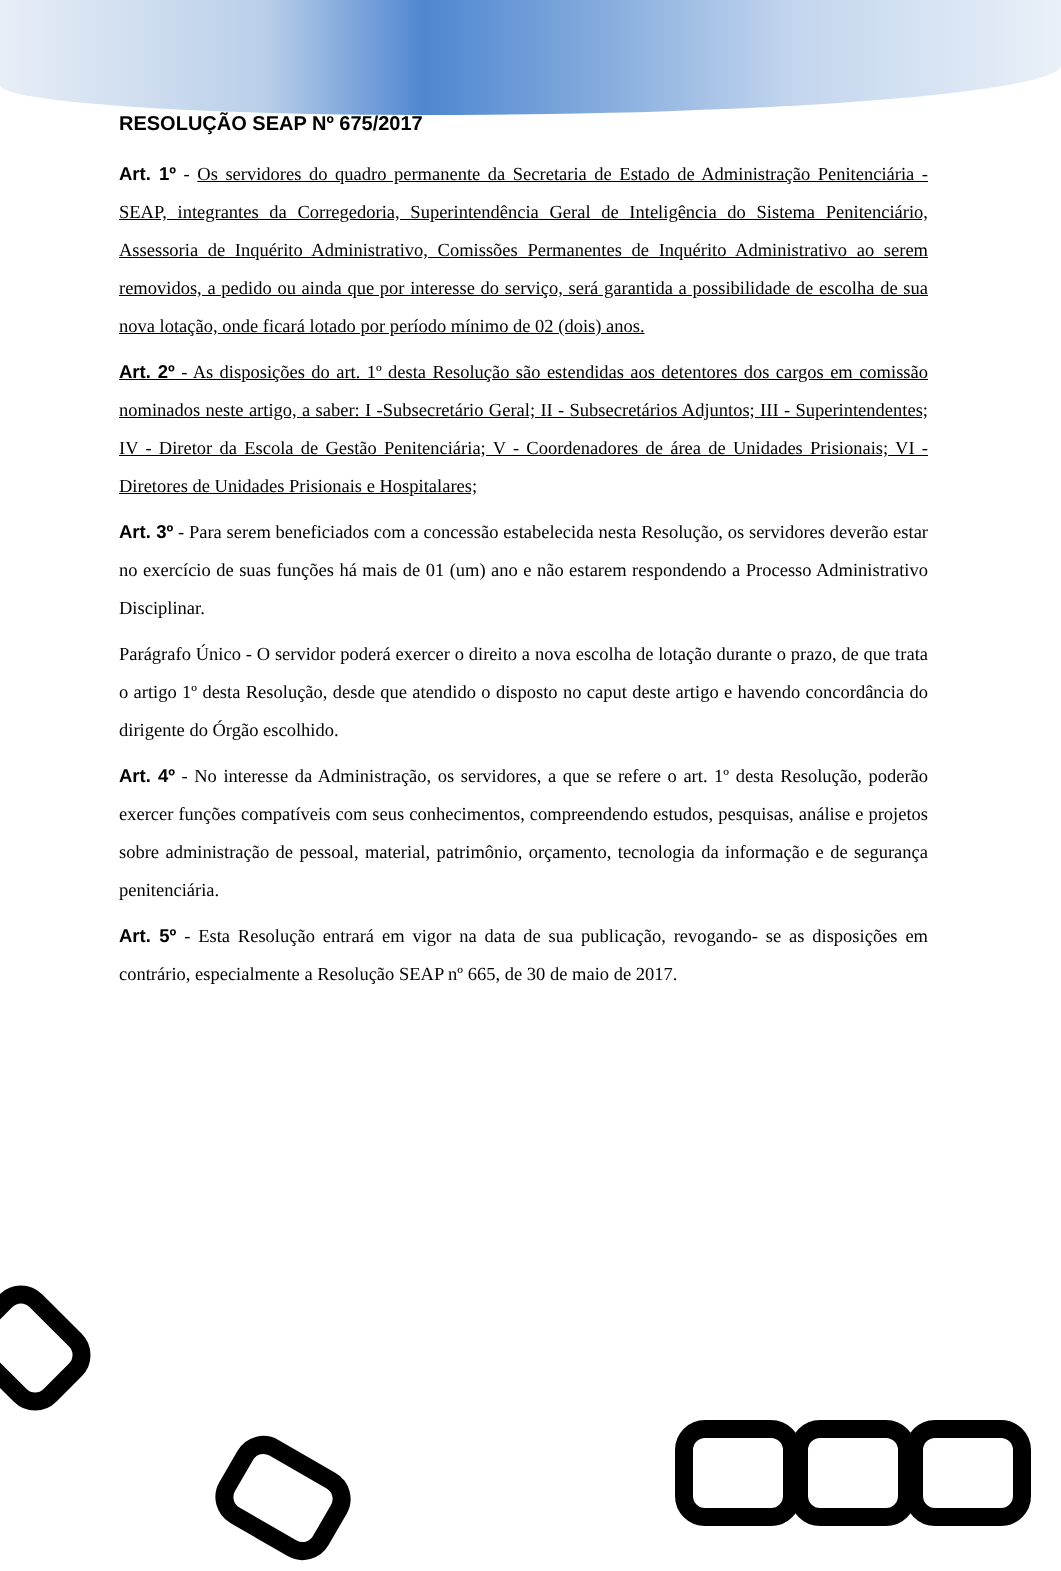RESOLUÇÃO SEAP Nº 675/2017
Art. 1º - Os servidores do quadro permanente da Secretaria de Estado de Administração Penitenciária - SEAP, integrantes da Corregedoria, Superintendência Geral de Inteligência do Sistema Penitenciário, Assessoria de Inquérito Administrativo, Comissões Permanentes de Inquérito Administrativo ao serem removidos, a pedido ou ainda que por interesse do serviço, será garantida a possibilidade de escolha de sua nova lotação, onde ficará lotado por período mínimo de 02 (dois) anos.
Art. 2º - As disposições do art. 1º desta Resolução são estendidas aos detentores dos cargos em comissão nominados neste artigo, a saber: I -Subsecretário Geral; II - Subsecretários Adjuntos; III - Superintendentes; IV - Diretor da Escola de Gestão Penitenciária; V - Coordenadores de área de Unidades Prisionais; VI - Diretores de Unidades Prisionais e Hospitalares;
Art. 3º - Para serem beneficiados com a concessão estabelecida nesta Resolução, os servidores deverão estar no exercício de suas funções há mais de 01 (um) ano e não estarem respondendo a Processo Administrativo Disciplinar.
Parágrafo Único - O servidor poderá exercer o direito a nova escolha de lotação durante o prazo, de que trata o artigo 1º desta Resolução, desde que atendido o disposto no caput deste artigo e havendo concordância do dirigente do Órgão escolhido.
Art. 4º - No interesse da Administração, os servidores, a que se refere o art. 1º desta Resolução, poderão exercer funções compatíveis com seus conhecimentos, compreendendo estudos, pesquisas, análise e projetos sobre administração de pessoal, material, patrimônio, orçamento, tecnologia da informação e de segurança penitenciária.
Art. 5º - Esta Resolução entrará em vigor na data de sua publicação, revogando- se as disposições em contrário, especialmente a Resolução SEAP nº 665, de 30 de maio de 2017.